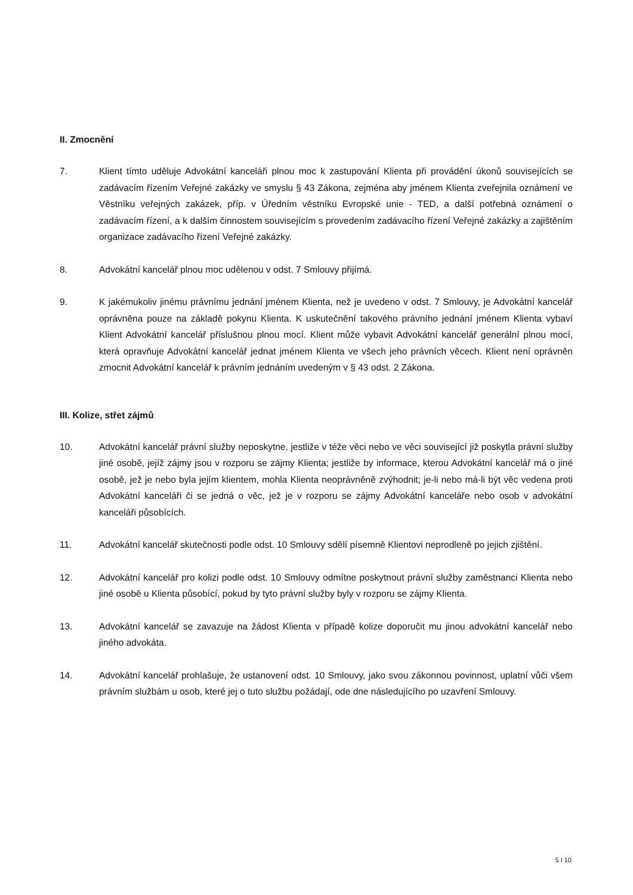II. Zmocnění
7. Klient tímto uděluje Advokátní kanceláři plnou moc k zastupování Klienta při provádění úkonů souvisejících se zadávacím řízením Veřejné zakázky ve smyslu § 43 Zákona, zejména aby jménem Klienta zveřejnila oznámení ve Věstníku veřejných zakázek, příp. v Úředním věstníku Evropské unie - TED, a další potřebná oznámení o zadávacím řízení, a k dalším činnostem souvisejícím s provedením zadávacího řízení Veřejné zakázky a zajištěním organizace zadávacího řízení Veřejné zakázky.
8. Advokátní kancelář plnou moc udělenou v odst. 7 Smlouvy přijímá.
9. K jakémukoliv jinému právnímu jednání jménem Klienta, než je uvedeno v odst. 7 Smlouvy, je Advokátní kancelář oprávněna pouze na základě pokynu Klienta. K uskutečnění takového právního jednání jménem Klienta vybaví Klient Advokátní kancelář příslušnou plnou mocí. Klient může vybavit Advokátní kancelář generální plnou mocí, která opravňuje Advokátní kancelář jednat jménem Klienta ve všech jeho právních věcech. Klient není oprávněn zmocnit Advokátní kancelář k právním jednáním uvedeným v § 43 odst. 2 Zákona.
III. Kolize, střet zájmů
10. Advokátní kancelář právní služby neposkytne, jestliže v téže věci nebo ve věci související již poskytla právní služby jiné osobě, jejíž zájmy jsou v rozporu se zájmy Klienta; jestliže by informace, kterou Advokátní kancelář má o jiné osobě, jež je nebo byla jejím klientem, mohla Klienta neoprávněně zvýhodnit; je-li nebo má-li být věc vedena proti Advokátní kanceláři či se jedná o věc, jež je v rozporu se zájmy Advokátní kanceláře nebo osob v advokátní kanceláři působících.
11. Advokátní kancelář skutečnosti podle odst. 10 Smlouvy sdělí písemně Klientovi neprodleně po jejich zjištění.
12. Advokátní kancelář pro kolizi podle odst. 10 Smlouvy odmítne poskytnout právní služby zaměstnanci Klienta nebo jiné osobě u Klienta působící, pokud by tyto právní služby byly v rozporu se zájmy Klienta.
13. Advokátní kancelář se zavazuje na žádost Klienta v případě kolize doporučit mu jinou advokátní kancelář nebo jiného advokáta.
14. Advokátní kancelář prohlašuje, že ustanovení odst. 10 Smlouvy, jako svou zákonnou povinnost, uplatní vůči všem právním službám u osob, které jej o tuto službu požádají, ode dne následujícího po uzavření Smlouvy.
5 I 10